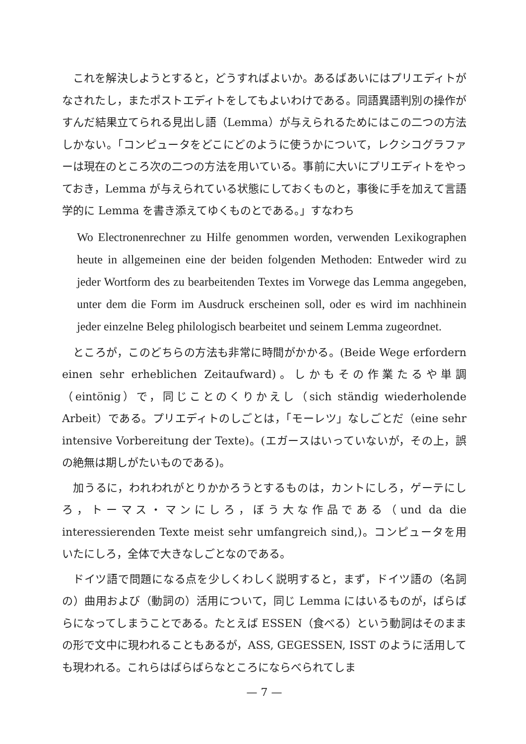これを解決しようとすると，どうすればよいか。あるばあいにはプリエディトがなされたし，またポストエディトをしてもよいわけである。同語異語判別の操作がすんだ結果立てられる見出し語（Lemma）が与えられるためにはこの二つの方法しかない。「コンピュータをどこにどのように使うかについて，レクシコグラファーは現在のところ次の二つの方法を用いている。事前に大いにプリエディトをやっておき，Lemma が与えられている状態にしておくものと，事後に手を加えて言語学的に Lemma を書き添えてゆくものとである。」すなわち
Wo Electronenrechner zu Hilfe genommen worden, verwenden Lexikographen heute in allgemeinen eine der beiden folgenden Methoden: Entweder wird zu jeder Wortform des zu bearbeitenden Textes im Vorwege das Lemma angegeben, unter dem die Form im Ausdruck erscheinen soll, oder es wird im nachhinein jeder einzelne Beleg philologisch bearbeitet und seinem Lemma zugeordnet.
ところが，このどちらの方法も非常に時間がかかる。(Beide Wege erfordern einen sehr erheblichen Zeitaufward)。しかもその作業たるや単調（eintönig）で，同じことのくりかえし（sich ständig wiederholende Arbeit）である。プリエディトのしごとは，「モーレツ」なしごとだ（eine sehr intensive Vorbereitung der Texte)。(エガースはいっていないが，その上，誤の絶無は期しがたいものである)。
加うるに，われわれがとりかかろうとするものは，カントにしろ，ゲーテにしろ，トーマス・マンにしろ，ぼう大な作品である（und da die interessierenden Texte meist sehr umfangreich sind,)。コンピュータを用いたにしろ，全体で大きなしごとなのである。
ドイツ語で問題になる点を少しくわしく説明すると，まず，ドイツ語の（名詞の）曲用および（動詞の）活用について，同じ Lemma にはいるものが，ばらばらになってしまうことである。たとえば ESSEN（食べる）という動詞はそのままの形で文中に現われることもあるが，ASS, GEGESSEN, ISST のように活用しても現われる。これらはばらばらなところにならべられてしま
— 7 —